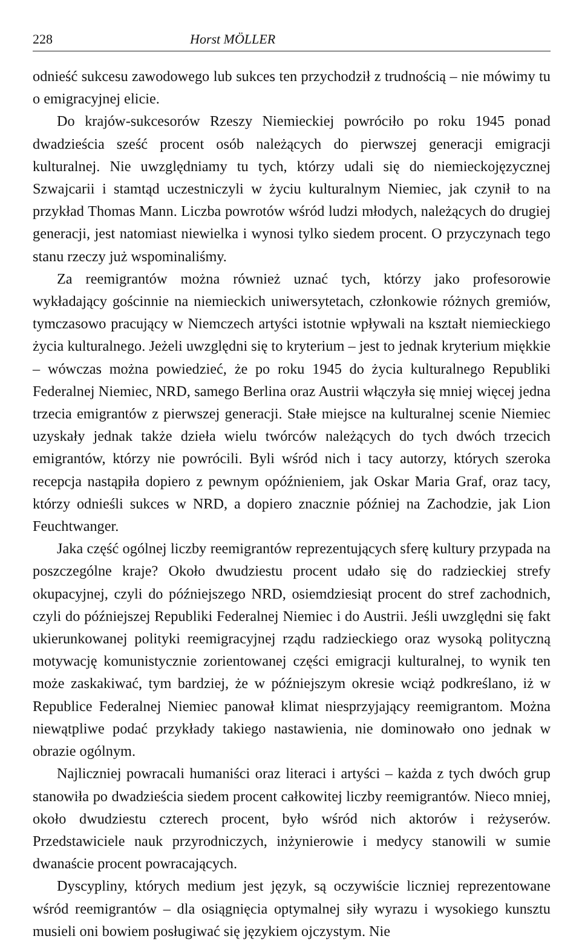228 Horst MÖLLER
odnieść sukcesu zawodowego lub sukces ten przychodził z trudnością – nie mówimy tu o emigracyjnej elicie.
Do krajów-sukcesorów Rzeszy Niemieckiej powróciło po roku 1945 ponad dwadzieścia sześć procent osób należących do pierwszej generacji emigracji kulturalnej. Nie uwzględniamy tu tych, którzy udali się do niemieckojęzycznej Szwajcarii i stamtąd uczestniczyli w życiu kulturalnym Niemiec, jak czynił to na przykład Thomas Mann. Liczba powrotów wśród ludzi młodych, należących do drugiej generacji, jest natomiast niewielka i wynosi tylko siedem procent. O przyczynach tego stanu rzeczy już wspominaliśmy.
Za reemigrantów można również uznać tych, którzy jako profesorowie wykładający gościnnie na niemieckich uniwersytetach, członkowie różnych gremiów, tymczasowo pracujący w Niemczech artyści istotnie wpływali na kształt niemieckiego życia kulturalnego. Jeżeli uwzględni się to kryterium – jest to jednak kryterium miękkie – wówczas można powiedzieć, że po roku 1945 do życia kulturalnego Republiki Federalnej Niemiec, NRD, samego Berlina oraz Austrii włączyła się mniej więcej jedna trzecia emigrantów z pierwszej generacji. Stałe miejsce na kulturalnej scenie Niemiec uzyskały jednak także dzieła wielu twórców należących do tych dwóch trzecich emigrantów, którzy nie powrócili. Byli wśród nich i tacy autorzy, których szeroka recepcja nastąpiła dopiero z pewnym opóźnieniem, jak Oskar Maria Graf, oraz tacy, którzy odnieśli sukces w NRD, a dopiero znacznie później na Zachodzie, jak Lion Feuchtwanger.
Jaka część ogólnej liczby reemigrantów reprezentujących sferę kultury przypada na poszczególne kraje? Około dwudziestu procent udało się do radzieckiej strefy okupacyjnej, czyli do późniejszego NRD, osiemdziesiąt procent do stref zachodnich, czyli do późniejszej Republiki Federalnej Niemiec i do Austrii. Jeśli uwzględni się fakt ukierunkowanej polityki reemigracyjnej rządu radzieckiego oraz wysoką polityczną motywację komunistycznie zorientowanej części emigracji kulturalnej, to wynik ten może zaskakiwać, tym bardziej, że w późniejszym okresie wciąż podkreślano, iż w Republice Federalnej Niemiec panował klimat niesprzyjający reemigrantom. Można niewątpliwe podać przykłady takiego nastawienia, nie dominowało ono jednak w obrazie ogólnym.
Najliczniej powracali humaniści oraz literaci i artyści – każda z tych dwóch grup stanowiła po dwadzieścia siedem procent całkowitej liczby reemigrantów. Nieco mniej, około dwudziestu czterech procent, było wśród nich aktorów i reżyserów. Przedstawiciele nauk przyrodniczych, inżynierowie i medycy stanowili w sumie dwanaście procent powracających.
Dyscypliny, których medium jest język, są oczywiście liczniej reprezentowane wśród reemigrantów – dla osiągnięcia optymalnej siły wyrazu i wysokiego kunsztu musieli oni bowiem posługiwać się językiem ojczystym. Nie